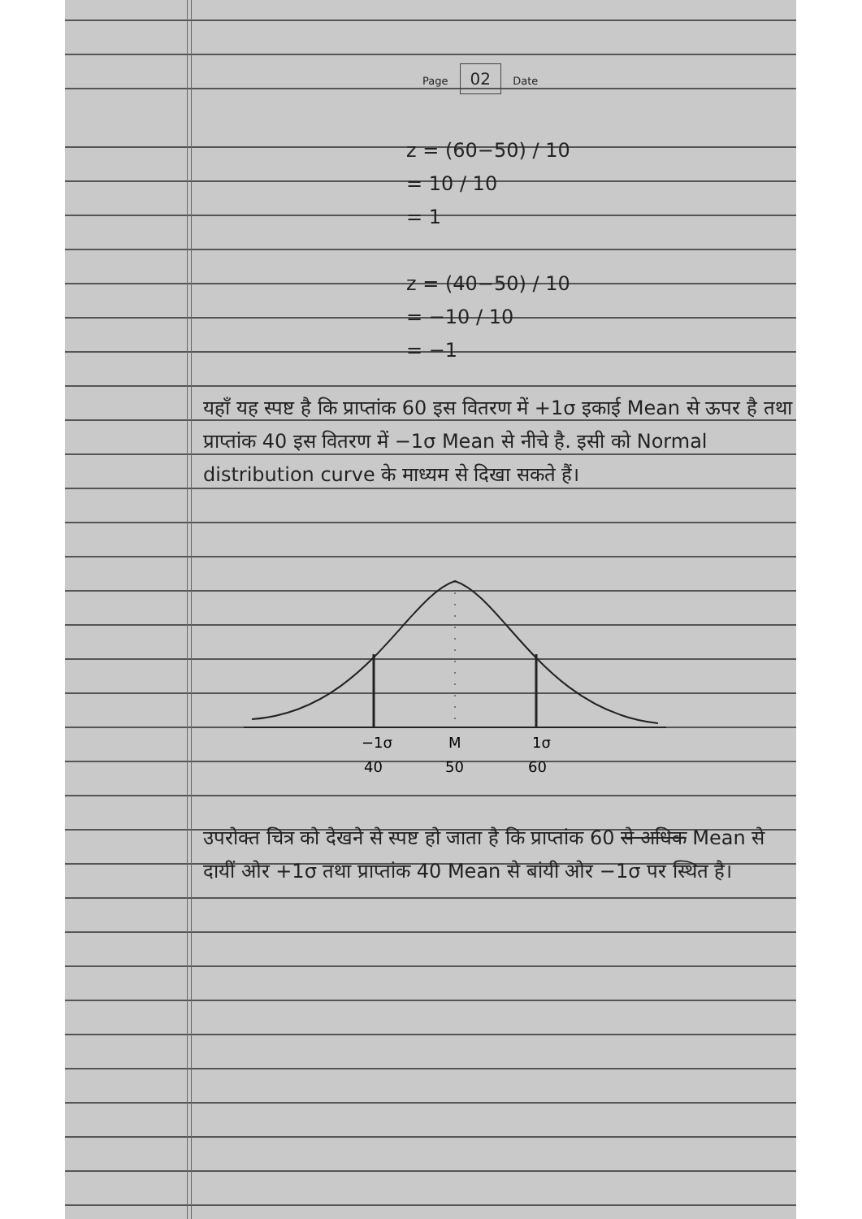Page 02 Date
z = (60−50) / 10
= 10 / 10
= 1
z = (40−50) / 10
= −10 / 10
= −1
यहाँ यह स्पष्ट है कि प्राप्तांक 60 इस वितरण में +1σ इकाई Mean से ऊपर है तथा प्राप्तांक 40 इस वितरण में −1σ Mean से नीचे है. इसी को Normal distribution curve के माध्यम से दिखा सकते हैं।
−1σ
M
1σ
40
50
60
उपरोक्त चित्र को देखने से स्पष्ट हो जाता है कि प्राप्तांक 60 से अधिक Mean से दायीं ओर +1σ तथा प्राप्तांक 40 Mean से बांयी ओर −1σ पर स्थित है।